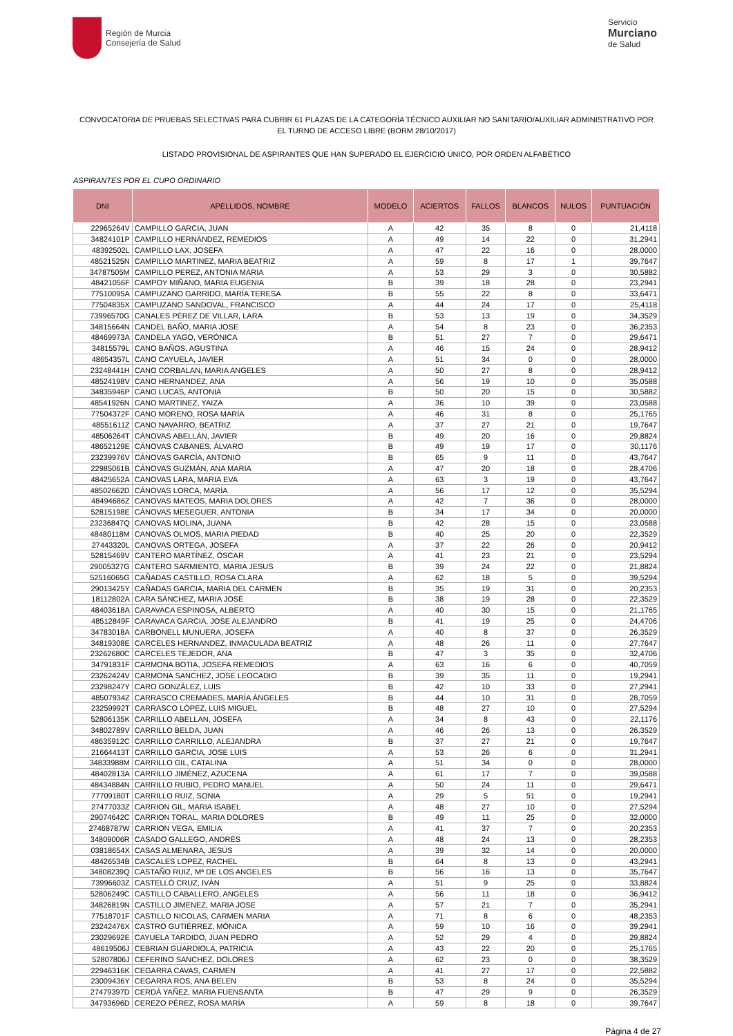Región de Murcia
Consejería de Salud
Servicio
Murciano
de Salud
CONVOCATORIA DE PRUEBAS SELECTIVAS PARA CUBRIR 61 PLAZAS DE LA CATEGORÍA TÉCNICO AUXILIAR NO SANITARIO/AUXILIAR ADMINISTRATIVO POR EL TURNO DE ACCESO LIBRE (BORM 28/10/2017)
LISTADO PROVISIONAL DE ASPIRANTES QUE HAN SUPERADO EL EJERCICIO ÚNICO, POR ORDEN ALFABÉTICO
ASPIRANTES POR EL CUPO ORDINARIO
| DNI | APELLIDOS, NOMBRE | MODELO | ACIERTOS | FALLOS | BLANCOS | NULOS | PUNTUACIÓN |
| --- | --- | --- | --- | --- | --- | --- | --- |
| 22965264V | CAMPILLO GARCIA, JUAN | A | 42 | 35 | 8 | 0 | 21,4118 |
| 34824101P | CAMPILLO HERNÁNDEZ, REMEDIOS | A | 49 | 14 | 22 | 0 | 31,2941 |
| 48392502L | CAMPILLO LAX, JOSEFA | A | 47 | 22 | 16 | 0 | 28,0000 |
| 48521525N | CAMPILLO MARTINEZ, MARIA BEATRIZ | A | 59 | 8 | 17 | 1 | 39,7647 |
| 34787505M | CAMPILLO PEREZ, ANTONIA MARIA | A | 53 | 29 | 3 | 0 | 30,5882 |
| 48421056F | CAMPOY MIÑANO, MARIA EUGENIA | B | 39 | 18 | 28 | 0 | 23,2941 |
| 77510095A | CAMPUZANO GARRIDO, MARÍA TERESA | B | 55 | 22 | 8 | 0 | 33,6471 |
| 77504835X | CAMPUZANO SANDOVAL, FRANCISCO | A | 44 | 24 | 17 | 0 | 25,4118 |
| 73996570G | CANALES PÉREZ DE VILLAR, LARA | B | 53 | 13 | 19 | 0 | 34,3529 |
| 34815664N | CANDEL BAÑO, MARIA JOSE | A | 54 | 8 | 23 | 0 | 36,2353 |
| 48469973A | CANDELA YAGO, VERÓNICA | B | 51 | 27 | 7 | 0 | 29,6471 |
| 34815579L | CANO BAÑOS, AGUSTINA | A | 46 | 15 | 24 | 0 | 28,9412 |
| 48654357L | CANO CAYUELA, JAVIER | A | 51 | 34 | 0 | 0 | 28,0000 |
| 23248441H | CANO CORBALAN, MARIA ANGELES | A | 50 | 27 | 8 | 0 | 28,9412 |
| 48524198V | CANO HERNANDEZ, ANA | A | 56 | 19 | 10 | 0 | 35,0588 |
| 34835946P | CANO LUCAS, ANTONIA | B | 50 | 20 | 15 | 0 | 30,5882 |
| 48541926N | CANO MARTINEZ, YAIZA | A | 36 | 10 | 39 | 0 | 23,0588 |
| 77504372F | CANO MORENO, ROSA MARÍA | A | 46 | 31 | 8 | 0 | 25,1765 |
| 48551611Z | CANO NAVARRO, BEATRIZ | A | 37 | 27 | 21 | 0 | 19,7647 |
| 48506264T | CÁNOVAS ABELLÁN, JAVIER | B | 49 | 20 | 16 | 0 | 29,8824 |
| 48652129E | CÁNOVAS CABANES, ÁLVARO | B | 49 | 19 | 17 | 0 | 30,1176 |
| 23239976V | CÁNOVAS GARCÍA, ANTONIO | B | 65 | 9 | 11 | 0 | 43,7647 |
| 22985061B | CÁNOVAS GUZMÁN, ANA MARIA | A | 47 | 20 | 18 | 0 | 28,4706 |
| 48425652A | CANOVAS LARA, MARIA EVA | A | 63 | 3 | 19 | 0 | 43,7647 |
| 48502662D | CÁNOVAS LORCA, MARÍA | A | 56 | 17 | 12 | 0 | 35,5294 |
| 48494686Z | CANOVAS MATEOS, MARIA DOLORES | A | 42 | 7 | 36 | 0 | 28,0000 |
| 52815198E | CÁNOVAS MESEGUER, ANTONIA | B | 34 | 17 | 34 | 0 | 20,0000 |
| 23236847Q | CANOVAS MOLINA, JUANA | B | 42 | 28 | 15 | 0 | 23,0588 |
| 48480118M | CANOVAS OLMOS, MARIA PIEDAD | B | 40 | 25 | 20 | 0 | 22,3529 |
| 27443320L | CANOVAS ORTEGA, JOSEFA | A | 37 | 22 | 26 | 0 | 20,9412 |
| 52815469V | CANTERO MARTÍNEZ, ÓSCAR | A | 41 | 23 | 21 | 0 | 23,5294 |
| 29005327G | CANTERO SARMIENTO, MARIA JESUS | B | 39 | 24 | 22 | 0 | 21,8824 |
| 52516065G | CAÑADAS CASTILLO, ROSA CLARA | A | 62 | 18 | 5 | 0 | 39,5294 |
| 29013425Y | CAÑADAS GARCIA, MARIA DEL CARMEN | B | 35 | 19 | 31 | 0 | 20,2353 |
| 18112802A | CARA SÁNCHEZ, MARIA JOSÉ | B | 38 | 19 | 28 | 0 | 22,3529 |
| 48403618A | CARAVACA ESPINOSA, ALBERTO | A | 40 | 30 | 15 | 0 | 21,1765 |
| 48512849F | CARAVACA GARCIA, JOSE ALEJANDRO | B | 41 | 19 | 25 | 0 | 24,4706 |
| 34783018A | CARBONELL MUNUERA, JOSEFA | A | 40 | 8 | 37 | 0 | 26,3529 |
| 34819308E | CARCELES HERNANDEZ, INMACULADA BEATRIZ | A | 48 | 26 | 11 | 0 | 27,7647 |
| 23262680C | CARCELES TEJEDOR, ANA | B | 47 | 3 | 35 | 0 | 32,4706 |
| 34791831F | CARMONA BOTIA, JOSEFA REMEDIOS | A | 63 | 16 | 6 | 0 | 40,7059 |
| 23262424V | CARMONA SANCHEZ, JOSE LEOCADIO | B | 39 | 35 | 11 | 0 | 19,2941 |
| 23298247Y | CARO GONZÁLEZ, LUIS | B | 42 | 10 | 33 | 0 | 27,2941 |
| 48507934Z | CARRASCO CREMADES, MARÍA ÁNGELES | B | 44 | 10 | 31 | 0 | 28,7059 |
| 23259992T | CARRASCO LÓPEZ, LUIS MIGUEL | B | 48 | 27 | 10 | 0 | 27,5294 |
| 52806135K | CARRILLO ABELLAN, JOSEFA | A | 34 | 8 | 43 | 0 | 22,1176 |
| 34802789V | CARRILLO BELDA, JUAN | A | 46 | 26 | 13 | 0 | 26,3529 |
| 48635912C | CARRILLO CARRILLO, ALEJANDRA | B | 37 | 27 | 21 | 0 | 19,7647 |
| 21664413T | CARRILLO GARCIA, JOSE LUIS | A | 53 | 26 | 6 | 0 | 31,2941 |
| 34833988M | CARRILLO GIL, CATALINA | A | 51 | 34 | 0 | 0 | 28,0000 |
| 48402813A | CARRILLO JIMÉNEZ, AZUCENA | A | 61 | 17 | 7 | 0 | 39,0588 |
| 48434884N | CARRILLO RUBIO, PEDRO MANUEL | A | 50 | 24 | 11 | 0 | 29,6471 |
| 77709180T | CARRILLO RUIZ, SONIA | A | 29 | 5 | 51 | 0 | 19,2941 |
| 27477033Z | CARRION GIL, MARIA ISABEL | A | 48 | 27 | 10 | 0 | 27,5294 |
| 29074642C | CARRION TORAL, MARIA DOLORES | B | 49 | 11 | 25 | 0 | 32,0000 |
| 27468787W | CARRION VEGA, EMILIA | A | 41 | 37 | 7 | 0 | 20,2353 |
| 34809006R | CASADO GALLEGO, ANDRÉS | A | 48 | 24 | 13 | 0 | 28,2353 |
| 03818654X | CASAS ALMENARA, JESÚS | A | 39 | 32 | 14 | 0 | 20,0000 |
| 48426534B | CASCALES LOPEZ, RACHEL | B | 64 | 8 | 13 | 0 | 43,2941 |
| 34808239Q | CASTAÑO RUIZ, Mª DE LOS ANGELES | B | 56 | 16 | 13 | 0 | 35,7647 |
| 73996603Z | CASTELLÓ CRUZ, IVÁN | A | 51 | 9 | 25 | 0 | 33,8824 |
| 52806249C | CASTILLO CABALLERO, ANGELES | A | 56 | 11 | 18 | 0 | 36,9412 |
| 34826819N | CASTILLO JIMENEZ, MARIA JOSE | A | 57 | 21 | 7 | 0 | 35,2941 |
| 77518701F | CASTILLO NICOLAS, CARMEN MARIA | A | 71 | 8 | 6 | 0 | 48,2353 |
| 23242476X | CASTRO GUTIÉRREZ, MÓNICA | A | 59 | 10 | 16 | 0 | 39,2941 |
| 23029692E | CAYUELA TARDIDO, JUAN PEDRO | A | 52 | 29 | 4 | 0 | 29,8824 |
| 48619506J | CEBRIAN GUARDIOLA, PATRICIA | A | 43 | 22 | 20 | 0 | 25,1765 |
| 52807806J | CEFERINO SANCHEZ, DOLORES | A | 62 | 23 | 0 | 0 | 38,3529 |
| 22946316K | CEGARRA CAVAS, CARMEN | A | 41 | 27 | 17 | 0 | 22,5882 |
| 23009436Y | CEGARRA ROS, ANA BELEN | B | 53 | 8 | 24 | 0 | 35,5294 |
| 27479397D | CERDÁ YAÑEZ, MARIA FUENSANTA | B | 47 | 29 | 9 | 0 | 26,3529 |
| 34793696D | CEREZO PÉREZ, ROSA MARÍA | A | 59 | 8 | 18 | 0 | 39,7647 |
Página 4 de 27